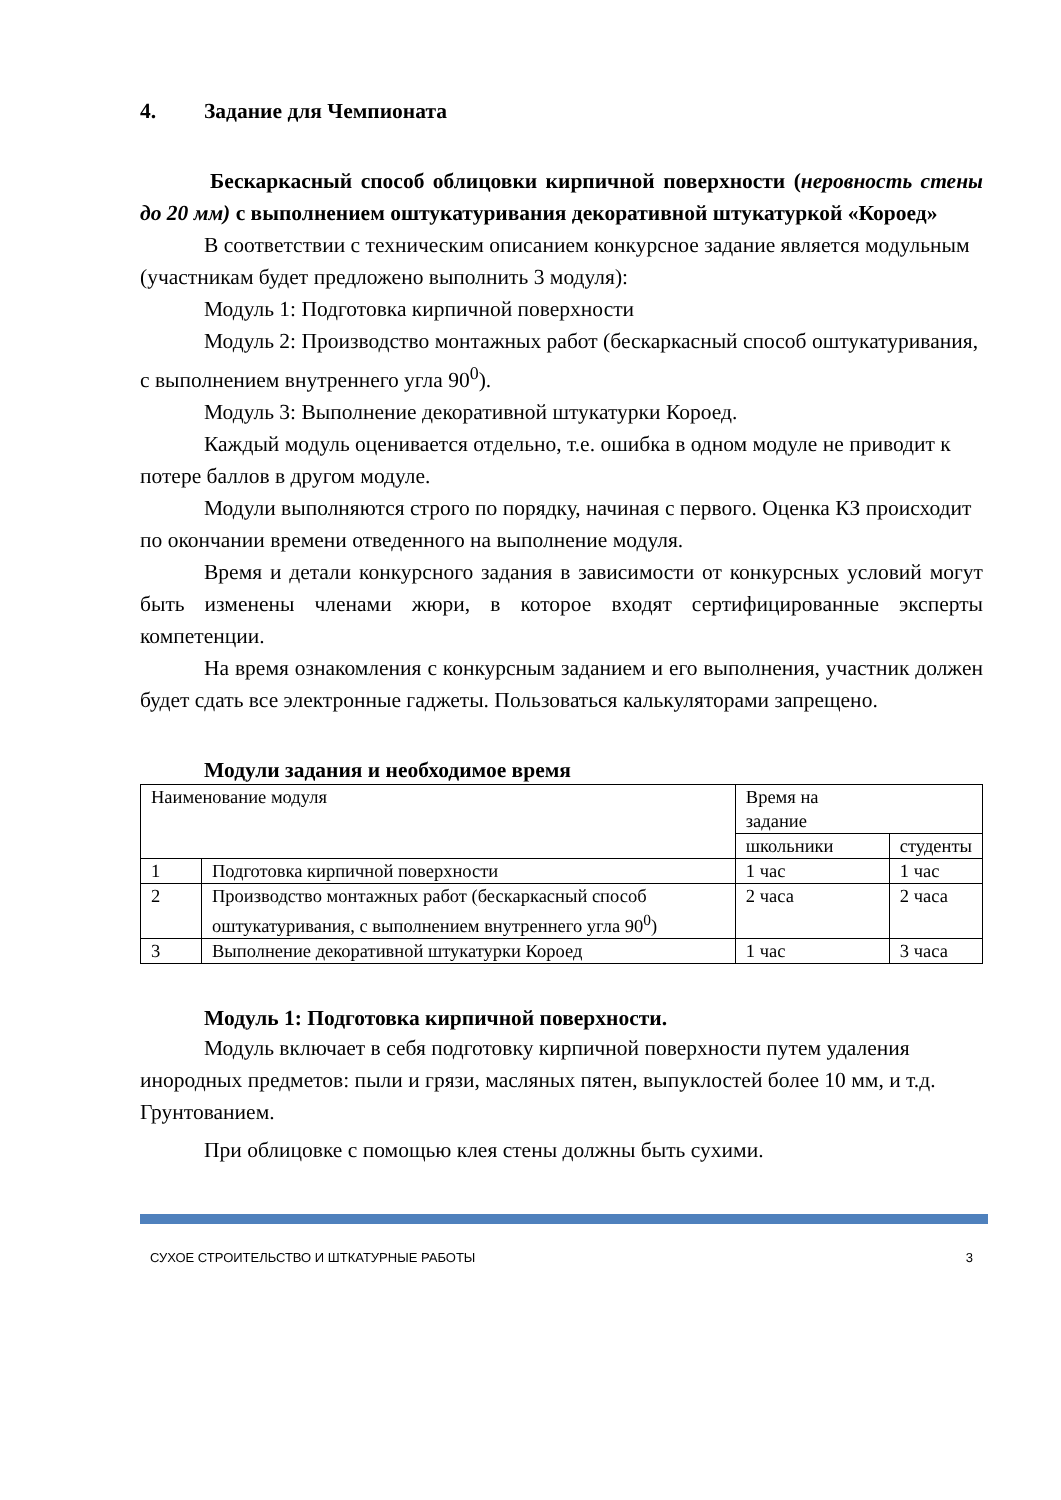4. Задание для Чемпионата
Бескаркасный способ облицовки кирпичной поверхности (неровность стены до 20 мм) с выполнением оштукатуривания декоративной штукатуркой «Короед»
В соответствии с техническим описанием конкурсное задание является модульным (участникам будет предложено выполнить 3 модуля):
Модуль 1: Подготовка кирпичной поверхности
Модуль 2: Производство монтажных работ (бескаркасный способ оштукатуривания, с выполнением внутреннего угла 90<sup>0</sup>).
Модуль 3: Выполнение декоративной штукатурки Короед.
Каждый модуль оценивается отдельно, т.е. ошибка в одном модуле не приводит к потере баллов в другом модуле.
Модули выполняются строго по порядку, начиная с первого. Оценка КЗ происходит по окончании времени отведенного на выполнение модуля.
Время и детали конкурсного задания в зависимости от конкурсных условий могут быть изменены членами жюри, в которое входят сертифицированные эксперты компетенции.
На время ознакомления с конкурсным заданием и его выполнения, участник должен будет сдать все электронные гаджеты. Пользоваться калькуляторами запрещено.
Модули задания и необходимое время
| Наименование модуля | | Время на задание | |
| | | школьники | студенты |
| 1 | Подготовка кирпичной поверхности | 1 час | 1 час |
| 2 | Производство монтажных работ (бескаркасный способ оштукатуривания, с выполнением внутреннего угла 90<sup>0</sup>) | 2 часа | 2 часа |
| 3 | Выполнение декоративной штукатурки Короед | 1 час | 3 часа |
Модуль 1: Подготовка кирпичной поверхности.
Модуль включает в себя подготовку кирпичной поверхности путем удаления инородных предметов: пыли и грязи, масляных пятен, выпуклостей более 10 мм, и т.д. Грунтованием.
При облицовке с помощью клея стены должны быть сухими.
СУХОЕ СТРОИТЕЛЬСТВО И ШТКАТУРНЫЕ РАБОТЫ 3